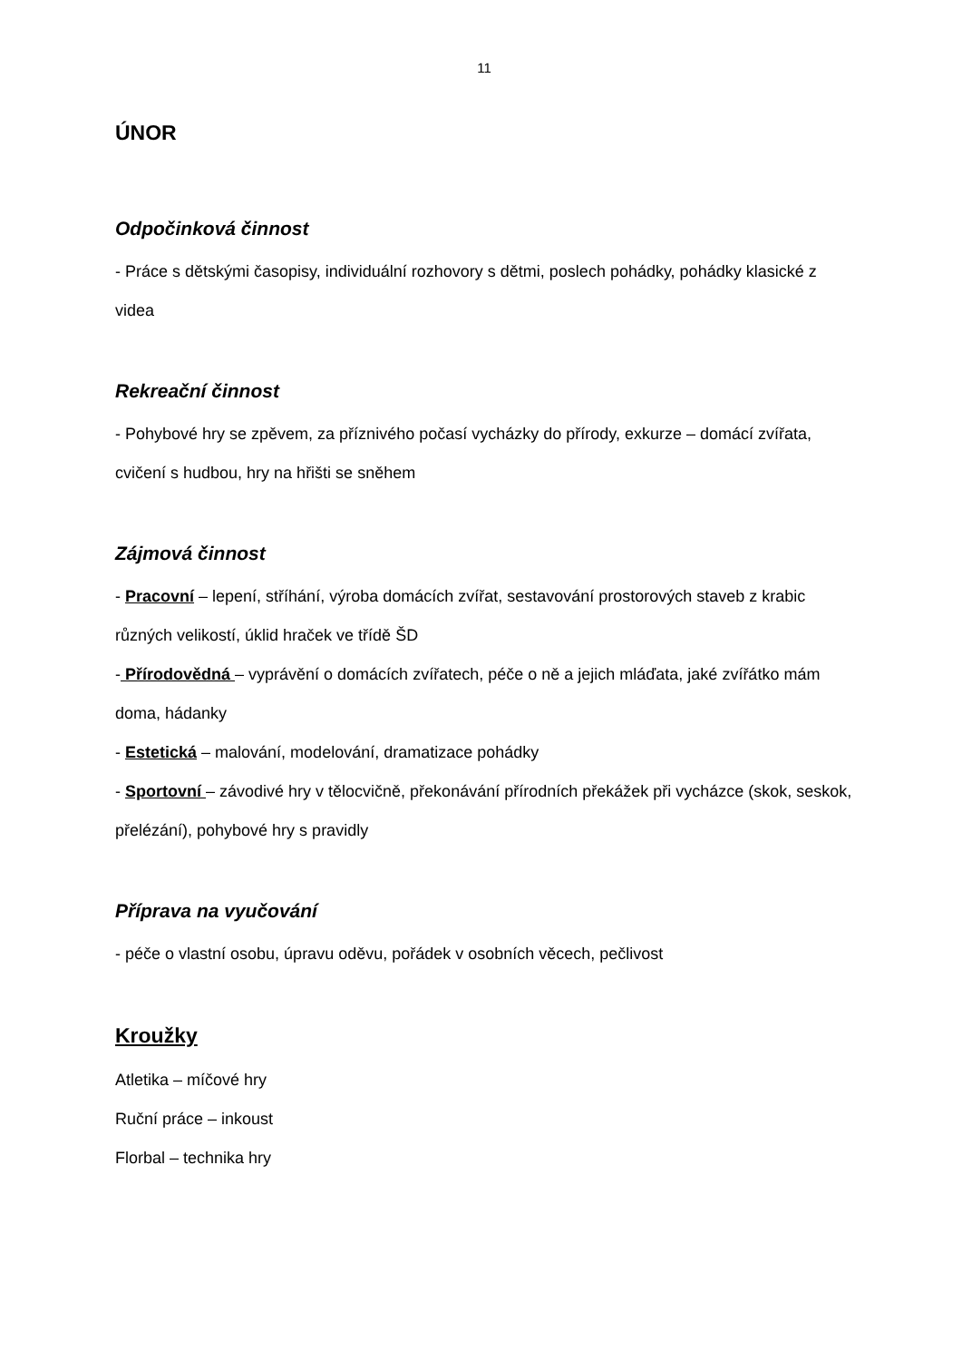11
ÚNOR
Odpočinková činnost
- Práce s dětskými časopisy, individuální rozhovory s dětmi, poslech pohádky, pohádky klasické z videa
Rekreační činnost
- Pohybové hry se zpěvem, za příznivého počasí vycházky do přírody, exkurze – domácí zvířata, cvičení s hudbou, hry na hřišti se sněhem
Zájmová činnost
- Pracovní – lepení, stříhání, výroba domácích zvířat, sestavování prostorových staveb z krabic různých velikostí, úklid hraček ve třídě ŠD
- Přírodovědná – vyprávění o domácích zvířatech, péče o ně a jejich mláďata, jaké zvířátko mám doma, hádanky
- Estetická – malování, modelování, dramatizace pohádky
- Sportovní – závodivé hry v tělocvičně, překonávání přírodních překážek při vycházce (skok, seskok, přelézání), pohybové hry s pravidly
Příprava na vyučování
- péče o vlastní osobu, úpravu oděvu, pořádek v osobních věcech, pečlivost
Kroužky
Atletika – míčové hry
Ruční práce – inkoust
Florbal – technika hry